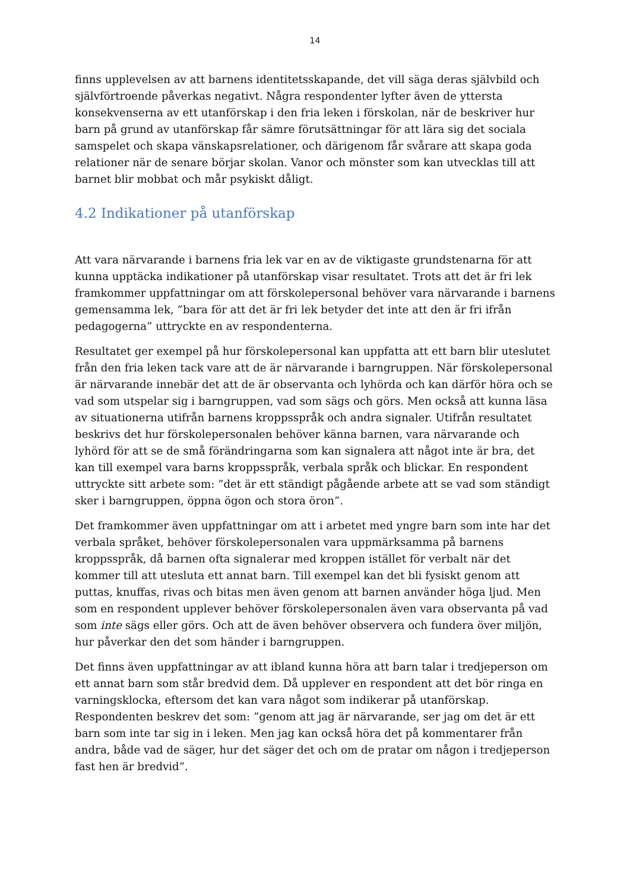14
finns upplevelsen av att barnens identitetsskapande, det vill säga deras självbild och självförtroende påverkas negativt. Några respondenter lyfter även de yttersta konsekvenserna av ett utanförskap i den fria leken i förskolan, när de beskriver hur barn på grund av utanförskap får sämre förutsättningar för att lära sig det sociala samspelet och skapa vänskapsrelationer, och därigenom får svårare att skapa goda relationer när de senare börjar skolan. Vanor och mönster som kan utvecklas till att barnet blir mobbat och mår psykiskt dåligt.
4.2 Indikationer på utanförskap
Att vara närvarande i barnens fria lek var en av de viktigaste grundstenarna för att kunna upptäcka indikationer på utanförskap visar resultatet. Trots att det är fri lek framkommer uppfattningar om att förskolepersonal behöver vara närvarande i barnens gemensamma lek, ”bara för att det är fri lek betyder det inte att den är fri ifrån pedagogerna” uttryckte en av respondenterna.
Resultatet ger exempel på hur förskolepersonal kan uppfatta att ett barn blir uteslutet från den fria leken tack vare att de är närvarande i barngruppen. När förskolepersonal är närvarande innebär det att de är observanta och lyhörda och kan därför höra och se vad som utspelar sig i barngruppen, vad som sägs och görs. Men också att kunna läsa av situationerna utifrån barnens kroppsspråk och andra signaler. Utifrån resultatet beskrivs det hur förskolepersonalen behöver känna barnen, vara närvarande och lyhörd för att se de små förändringarna som kan signalera att något inte är bra, det kan till exempel vara barns kroppsspråk, verbala språk och blickar. En respondent uttryckte sitt arbete som: ”det är ett ständigt pågående arbete att se vad som ständigt sker i barngruppen, öppna ögon och stora öron”.
Det framkommer även uppfattningar om att i arbetet med yngre barn som inte har det verbala språket, behöver förskolepersonalen vara uppmärksamma på barnens kroppsspråk, då barnen ofta signalerar med kroppen istället för verbalt när det kommer till att utesluta ett annat barn. Till exempel kan det bli fysiskt genom att puttas, knuffas, rivas och bitas men även genom att barnen använder höga ljud. Men som en respondent upplever behöver förskolepersonalen även vara observanta på vad som inte sägs eller görs. Och att de även behöver observera och fundera över miljön, hur påverkar den det som händer i barngruppen.
Det finns även uppfattningar av att ibland kunna höra att barn talar i tredjeperson om ett annat barn som står bredvid dem. Då upplever en respondent att det bör ringa en varningsklocka, eftersom det kan vara något som indikerar på utanförskap. Respondenten beskrev det som: ”genom att jag är närvarande, ser jag om det är ett barn som inte tar sig in i leken. Men jag kan också höra det på kommentarer från andra, både vad de säger, hur det säger det och om de pratar om någon i tredjeperson fast hen är bredvid”.